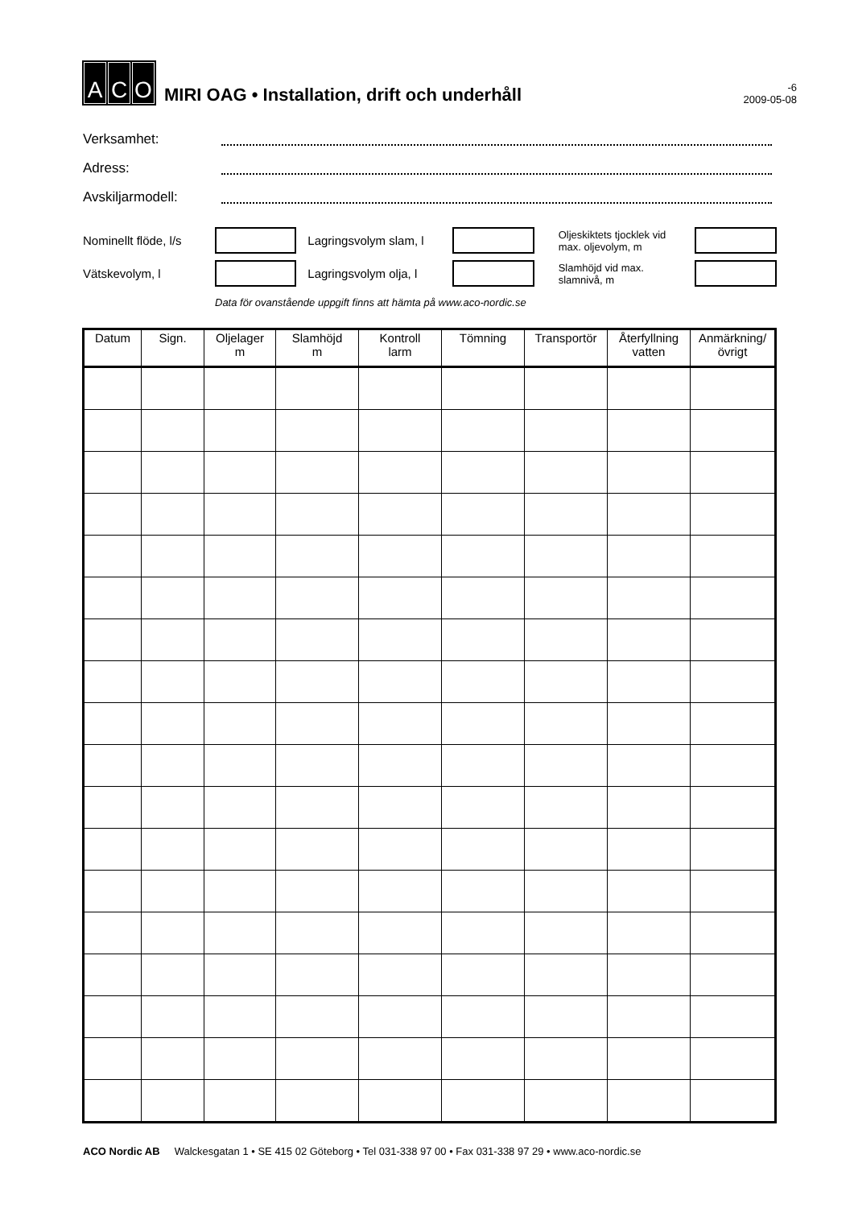A C O
MIRI OAG • Installation, drift och underhåll
-6
2009-05-08
Verksamhet:
Adress:
Avskiljarmodell:
Nominellt flöde, l/s Lagringsvolym slam, l Oljeskiktets tjocklek vid max. oljevolym, m
Vätskevolym, l Lagringsvolym olja, l Slamhöjd vid max. slamnivå, m
Data för ovanstående uppgift finns att hämta på www.aco-nordic.se
| Datum | Sign. | Oljelager m | Slamhöjd m | Kontroll larm | Tömning | Transportör | Återfyllning vatten | Anmärkning/ övrigt |
| --- | --- | --- | --- | --- | --- | --- | --- | --- |
ACO Nordic AB Walckesgatan 1 • SE 415 02 Göteborg • Tel 031-338 97 00 • Fax 031-338 97 29 • www.aco-nordic.se